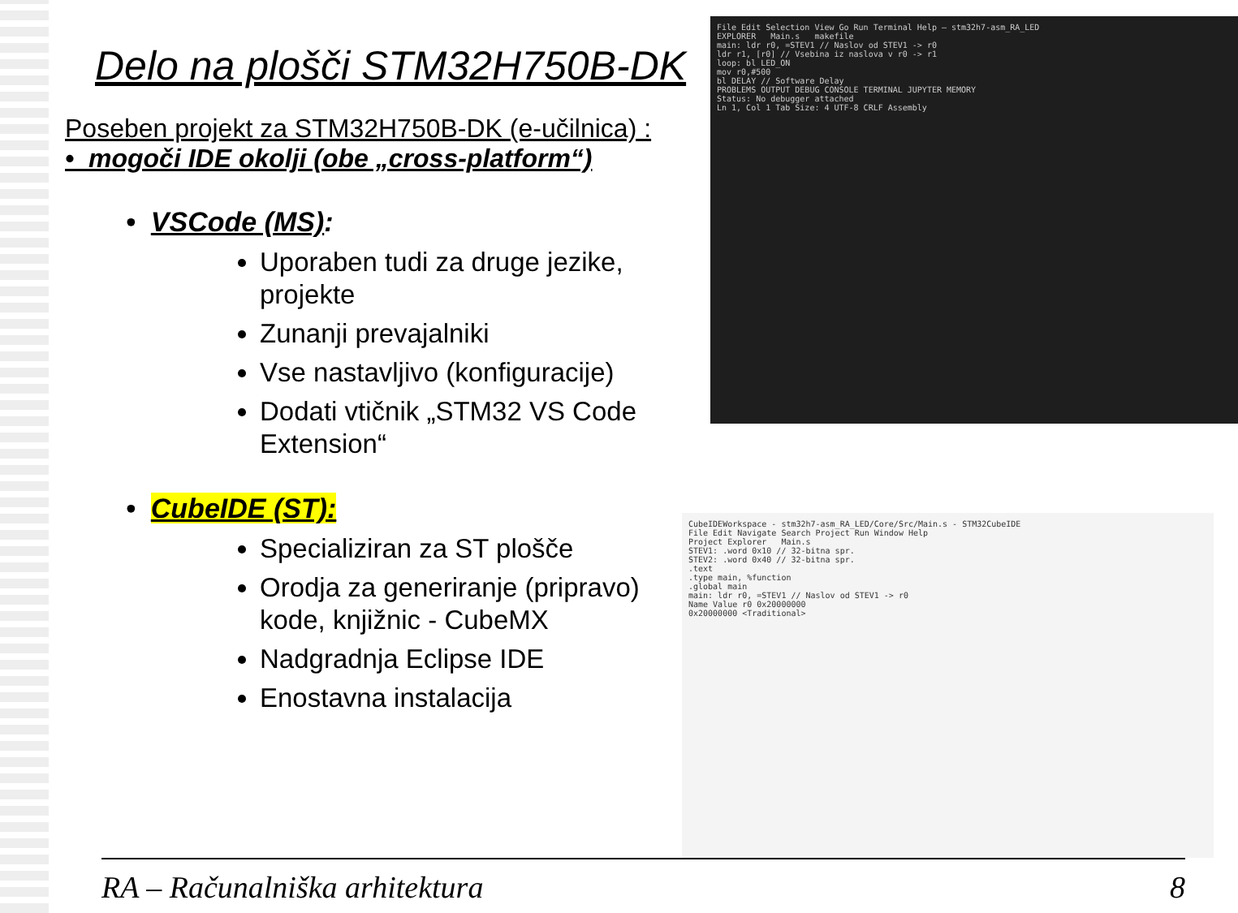Delo na plošči STM32H750B-DK
Poseben projekt za STM32H750B-DK (e-učilnica) :
• mogoči IDE okolji (obe „cross-platform“)
• VSCode (MS):
Uporaben tudi za druge jezike, projekte
Zunanji prevajalniki
Vse nastavljivo (konfiguracije)
Dodati vtičnik „STM32 VS Code Extension“
• CubeIDE (ST):
Specializiran za ST plošče
Orodja za generiranje (pripravo) kode, knjižnic - CubeMX
Nadgradnja Eclipse IDE
Enostavna instalacija
File Edit Selection View Go Run Terminal Help — stm32h7-asm_RA_LED
EXPLORER Main.s makefile
main: ldr r0, =STEV1 // Naslov od STEV1 -> r0
ldr r1, [r0] // Vsebina iz naslova v r0 -> r1
loop: bl LED_ON
mov r0,#500
bl DELAY // Software Delay
PROBLEMS OUTPUT DEBUG CONSOLE TERMINAL JUPYTER MEMORY
Status: No debugger attached
Ln 1, Col 1 Tab Size: 4 UTF-8 CRLF Assembly
CubeIDEWorkspace - stm32h7-asm_RA_LED/Core/Src/Main.s - STM32CubeIDE
File Edit Navigate Search Project Run Window Help
Project Explorer Main.s
STEV1: .word 0x10 // 32-bitna spr.
STEV2: .word 0x40 // 32-bitna spr.
.text
.type main, %function
.global main
main: ldr r0, =STEV1 // Naslov od STEV1 -> r0
Name Value r0 0x20000000
0x20000000 <Traditional>
RA – Računalniška arhitektura 8